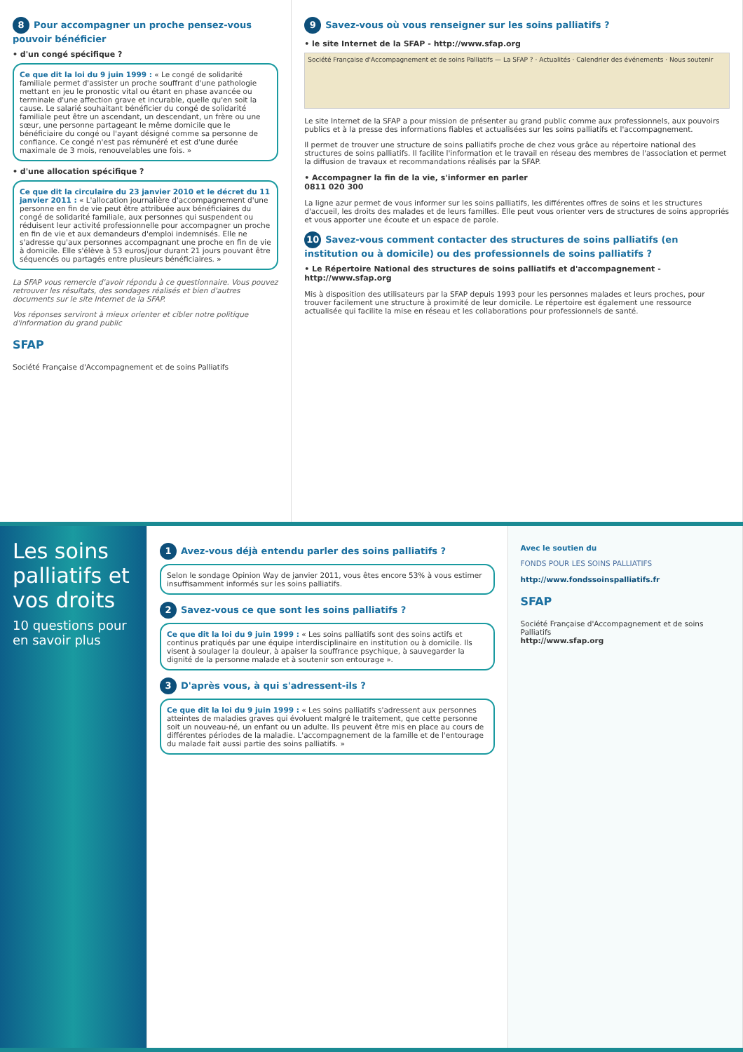8 Pour accompagner un proche pensez-vous pouvoir bénéficier
• d'un congé spécifique ?
Ce que dit la loi du 9 juin 1999 : « Le congé de solidarité familiale permet d'assister un proche souffrant d'une pathologie mettant en jeu le pronostic vital ou étant en phase avancée ou terminale d'une affection grave et incurable, quelle qu'en soit la cause. Le salarié souhaitant bénéficier du congé de solidarité familiale peut être un ascendant, un descendant, un frère ou une sœur, une personne partageant le même domicile que le bénéficiaire du congé ou l'ayant désigné comme sa personne de confiance. Ce congé n'est pas rémunéré et est d'une durée maximale de 3 mois, renouvelables une fois. »
• d'une allocation spécifique ?
Ce que dit la circulaire du 23 janvier 2010 et le décret du 11 janvier 2011 : « L'allocation journalière d'accompagnement d'une personne en fin de vie peut être attribuée aux bénéficiaires du congé de solidarité familiale, aux personnes qui suspendent ou réduisent leur activité professionnelle pour accompagner un proche en fin de vie et aux demandeurs d'emploi indemnisés. Elle ne s'adresse qu'aux personnes accompagnant une proche en fin de vie à domicile. Elle s'élève à 53 euros/jour durant 21 jours pouvant être séquencés ou partagés entre plusieurs bénéficiaires. »
La SFAP vous remercie d'avoir répondu à ce questionnaire. Vous pouvez retrouver les résultats, des sondages réalisés et bien d'autres documents sur le site Internet de la SFAP.
Vos réponses serviront à mieux orienter et cibler notre politique d'information du grand public
SFAP
Société Française d'Accompagnement et de soins Palliatifs
9 Savez-vous où vous renseigner sur les soins palliatifs ?
• le site Internet de la SFAP - http://www.sfap.org
Société Française d'Accompagnement et de soins Palliatifs — La SFAP ? · Actualités · Calendrier des événements · Nous soutenir
Le site Internet de la SFAP a pour mission de présenter au grand public comme aux professionnels, aux pouvoirs publics et à la presse des informations fiables et actualisées sur les soins palliatifs et l'accompagnement.
Il permet de trouver une structure de soins palliatifs proche de chez vous grâce au répertoire national des structures de soins palliatifs. Il facilite l'information et le travail en réseau des membres de l'association et permet la diffusion de travaux et recommandations réalisés par la SFAP.
• Accompagner la fin de la vie, s'informer en parler
0811 020 300
La ligne azur permet de vous informer sur les soins palliatifs, les différentes offres de soins et les structures d'accueil, les droits des malades et de leurs familles. Elle peut vous orienter vers de structures de soins appropriés et vous apporter une écoute et un espace de parole.
10 Savez-vous comment contacter des structures de soins palliatifs (en institution ou à domicile) ou des professionnels de soins palliatifs ?
• Le Répertoire National des structures de soins palliatifs et d'accompagnement - http://www.sfap.org
Mis à disposition des utilisateurs par la SFAP depuis 1993 pour les personnes malades et leurs proches, pour trouver facilement une structure à proximité de leur domicile. Le répertoire est également une ressource actualisée qui facilite la mise en réseau et les collaborations pour professionnels de santé.
Les soins palliatifs et vos droits
10 questions pour en savoir plus
1 Avez-vous déjà entendu parler des soins palliatifs ?
Selon le sondage Opinion Way de janvier 2011, vous êtes encore 53% à vous estimer insuffisamment informés sur les soins palliatifs.
2 Savez-vous ce que sont les soins palliatifs ?
Ce que dit la loi du 9 juin 1999 : « Les soins palliatifs sont des soins actifs et continus pratiqués par une équipe interdisciplinaire en institution ou à domicile. Ils visent à soulager la douleur, à apaiser la souffrance psychique, à sauvegarder la dignité de la personne malade et à soutenir son entourage ».
3 D'après vous, à qui s'adressent-ils ?
Ce que dit la loi du 9 juin 1999 : « Les soins palliatifs s'adressent aux personnes atteintes de maladies graves qui évoluent malgré le traitement, que cette personne soit un nouveau-né, un enfant ou un adulte. Ils peuvent être mis en place au cours de différentes périodes de la maladie. L'accompagnement de la famille et de l'entourage du malade fait aussi partie des soins palliatifs. »
Avec le soutien du
FONDS POUR LES SOINS PALLIATIFS
http://www.fondssoinspalliatifs.fr
SFAP
Société Française d'Accompagnement et de soins Palliatifs
http://www.sfap.org